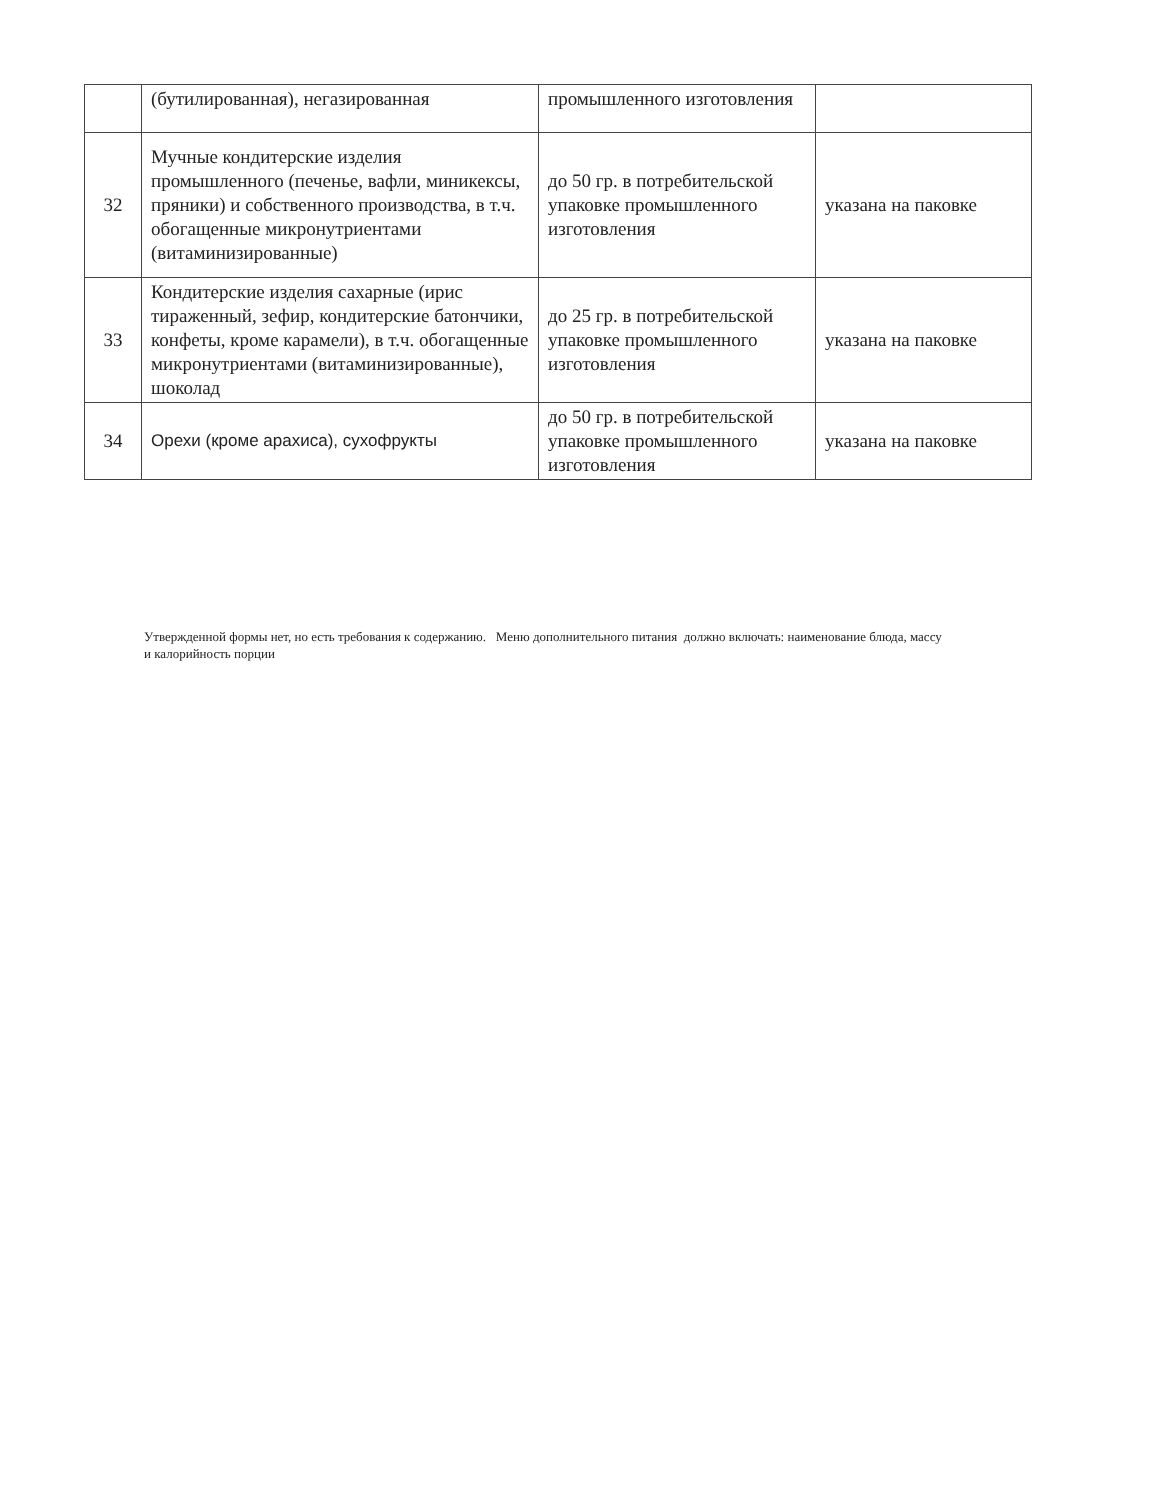| | (бутилированная), негазированная | промышленного изготовления | |
| 32 | Мучные кондитерские изделия промышленного (печенье, вафли, миникексы, пряники) и собственного производства, в т.ч. обогащенные микронутриентами (витаминизированные) | до 50 гр. в потребительской упаковке промышленного изготовления | указана на паковке |
| 33 | Кондитерские изделия сахарные (ирис тираженный, зефир, кондитерские батончики, конфеты, кроме карамели), в т.ч. обогащенные микронутриентами (витаминизированные), шоколад | до 25 гр. в потребительской упаковке промышленного изготовления | указана на паковке |
| 34 | Орехи (кроме арахиса), сухофрукты | до 50 гр. в потребительской упаковке промышленного изготовления | указана на паковке |
Утвержденной формы нет, но есть требования к содержанию. Меню дополнительного питания должно включать: наименование блюда, массу и калорийность порции